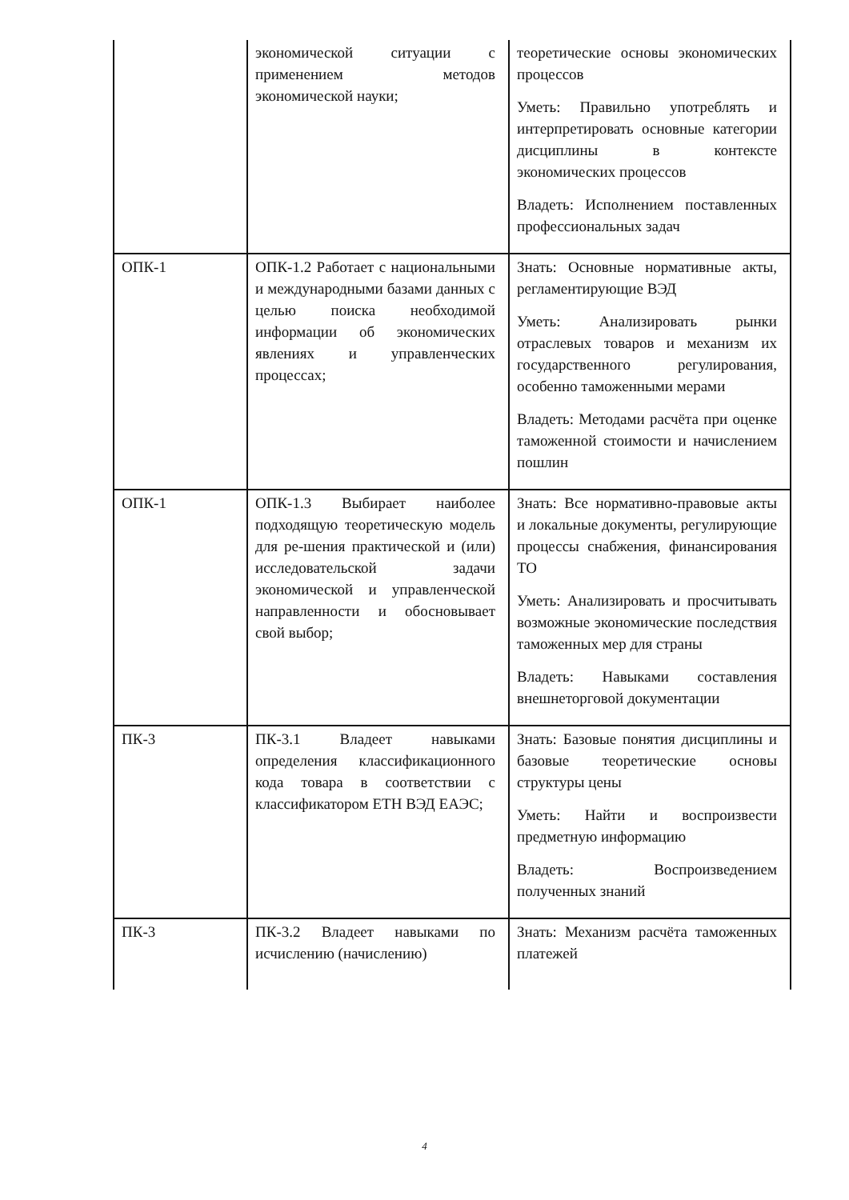| | экономической ситуации с применением методов экономической науки; | теоретические основы экономических процессов Уметь: Правильно употреблять и интерпретировать основные категории дисциплины в контексте экономических процессов Владеть: Исполнением поставленных профессиональных задач |
| ОПК-1 | ОПК-1.2 Работает с национальными и международными базами данных с целью поиска необходимой информации об экономических явлениях и управленческих процессах; | Знать: Основные нормативные акты, регламентирующие ВЭД Уметь: Анализировать рынки отраслевых товаров и механизм их государственного регулирования, особенно таможенными мерами Владеть: Методами расчёта при оценке таможенной стоимости и начислением пошлин |
| ОПК-1 | ОПК-1.3 Выбирает наиболее подходящую теоретическую модель для ре-шения практической и (или) исследовательской задачи экономической и управленческой направленности и обосновывает свой выбор; | Знать: Все нормативно-правовые акты и локальные документы, регулирующие процессы снабжения, финансирования ТО Уметь: Анализировать и просчитывать возможные экономические последствия таможенных мер для страны Владеть: Навыками составления внешнеторговой документации |
| ПК-3 | ПК-3.1 Владеет навыками определения классификационного кода товара в соответствии с классификатором ЕТН ВЭД ЕАЭС; | Знать: Базовые понятия дисциплины и базовые теоретические основы структуры цены Уметь: Найти и воспроизвести предметную информацию Владеть: Воспроизведением полученных знаний |
| ПК-3 | ПК-3.2 Владеет навыками по исчислению (начислению) | Знать: Механизм расчёта таможенных платежей |
4